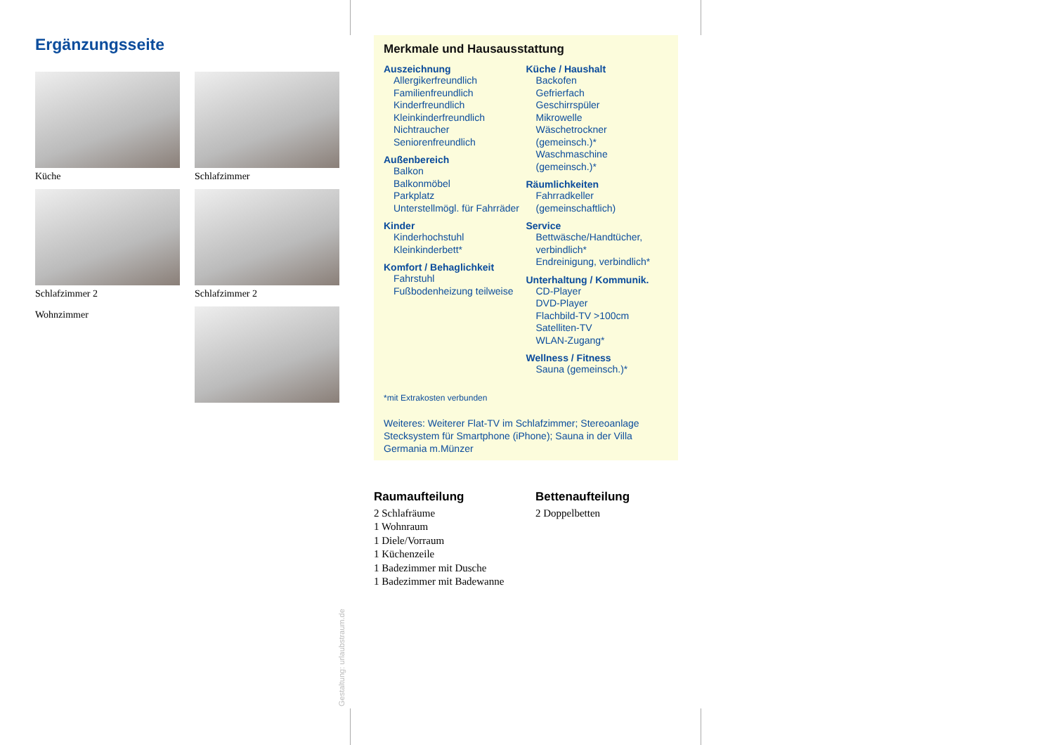Ergänzungsseite
Küche
Schlafzimmer
Schlafzimmer 2
Schlafzimmer 2
Wohnzimmer
Merkmale und Hausausstattung
Auszeichnung
Allergikerfreundlich
Familienfreundlich
Kinderfreundlich
Kleinkinderfreundlich
Nichtraucher
Seniorenfreundlich
Außenbereich
Balkon
Balkonmöbel
Parkplatz
Unterstellmögl. für Fahrräder
Kinder
Kinderhochstuhl
Kleinkinderbett*
Komfort / Behaglichkeit
Fahrstuhl
Fußbodenheizung teilweise
Küche / Haushalt
Backofen
Gefrierfach
Geschirrspüler
Mikrowelle
Wäschetrockner (gemeinsch.)*
Waschmaschine (gemeinsch.)*
Räumlichkeiten
Fahrradkeller (gemeinschaftlich)
Service
Bettwäsche/Handtücher, verbindlich*
Endreinigung, verbindlich*
Unterhaltung / Kommunik.
CD-Player
DVD-Player
Flachbild-TV >100cm
Satelliten-TV
WLAN-Zugang*
Wellness / Fitness
Sauna (gemeinsch.)*
*mit Extrakosten verbunden
Weiteres: Weiterer Flat-TV im Schlafzimmer; Stereoanlage Stecksystem für Smartphone (iPhone); Sauna in der Villa Germania m.Münzer
Raumaufteilung
2 Schlafräume
1 Wohnraum
1 Diele/Vorraum
1 Küchenzeile
1 Badezimmer mit Dusche
1 Badezimmer mit Badewanne
Bettenaufteilung
2 Doppelbetten
Gestaltung: urlaubstraum.de